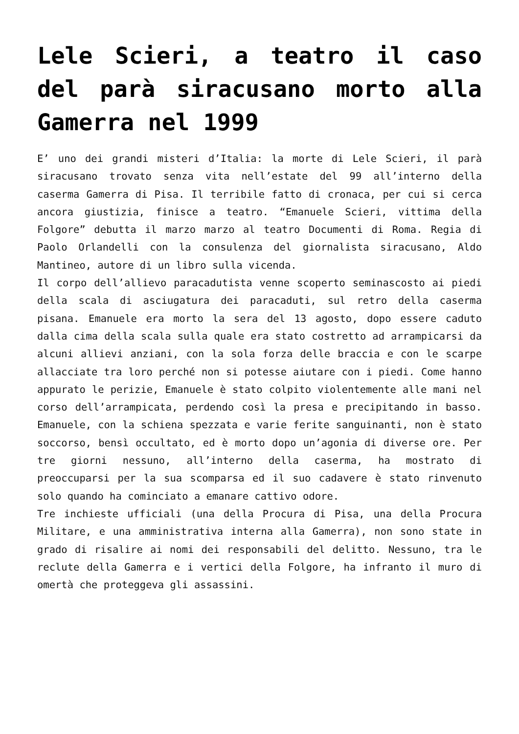Lele Scieri, a teatro il caso del parà siracusano morto alla Gamerra nel 1999
E’ uno dei grandi misteri d’Italia: la morte di Lele Scieri, il parà siracusano trovato senza vita nell’estate del 99 all’interno della caserma Gamerra di Pisa. Il terribile fatto di cronaca, per cui si cerca ancora giustizia, finisce a teatro. “Emanuele Scieri, vittima della Folgore” debutta il marzo marzo al teatro Documenti di Roma. Regia di Paolo Orlandelli con la consulenza del giornalista siracusano, Aldo Mantineo, autore di un libro sulla vicenda.
Il corpo dell’allievo paracadutista venne scoperto seminascosto ai piedi della scala di asciugatura dei paracaduti, sul retro della caserma pisana. Emanuele era morto la sera del 13 agosto, dopo essere caduto dalla cima della scala sulla quale era stato costretto ad arrampicarsi da alcuni allievi anziani, con la sola forza delle braccia e con le scarpe allacciate tra loro perché non si potesse aiutare con i piedi. Come hanno appurato le perizie, Emanuele è stato colpito violentemente alle mani nel corso dell’arrampicata, perdendo così la presa e precipitando in basso. Emanuele, con la schiena spezzata e varie ferite sanguinanti, non è stato soccorso, bensì occultato, ed è morto dopo un’agonia di diverse ore. Per tre giorni nessuno, all’interno della caserma, ha mostrato di preoccuparsi per la sua scomparsa ed il suo cadavere è stato rinvenuto solo quando ha cominciato a emanare cattivo odore.
Tre inchieste ufficiali (una della Procura di Pisa, una della Procura Militare, e una amministrativa interna alla Gamerra), non sono state in grado di risalire ai nomi dei responsabili del delitto. Nessuno, tra le reclute della Gamerra e i vertici della Folgore, ha infranto il muro di omertà che proteggeva gli assassini.